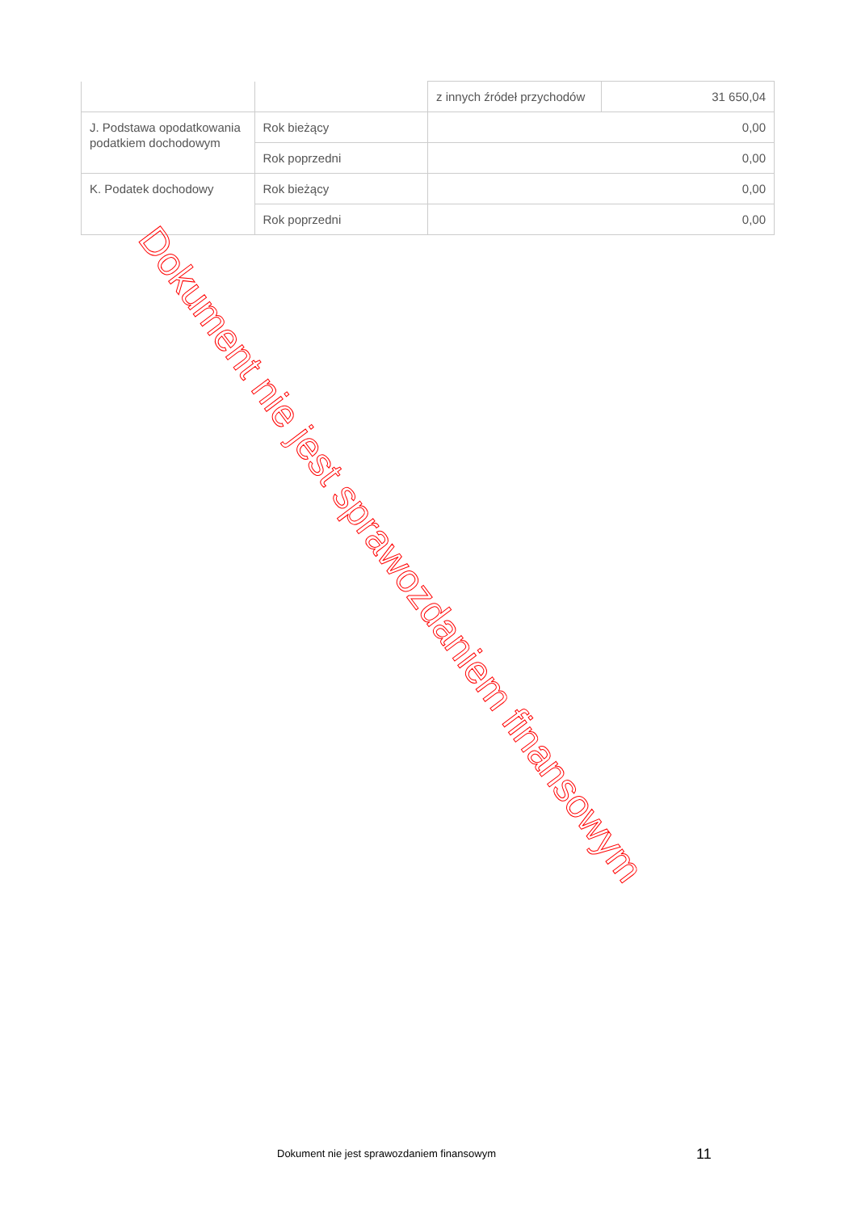| | | z innych źródeł przychodów | 31 650,04 |
| J. Podstawa opodatkowania podatkiem dochodowym | Rok bieżący | 0,00 | |
| | Rok poprzedni | 0,00 | |
| K. Podatek dochodowy | Rok bieżący | 0,00 | |
| | Rok poprzedni | 0,00 | |
Dokument nie jest sprawozdaniem finansowym
11
Dokument nie jest sprawozdaniem finansowym